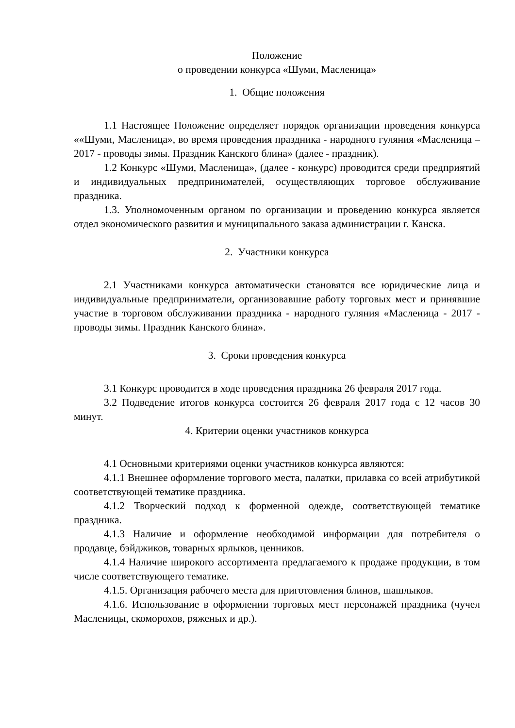Положение
о проведении конкурса «Шуми, Масленица»
1. Общие положения
1.1 Настоящее Положение определяет порядок организации проведения конкурса ««Шуми, Масленица», во время проведения праздника - народного гуляния «Масленица – 2017 - проводы зимы. Праздник Канского блина» (далее - праздник).
1.2 Конкурс «Шуми, Масленица», (далее - конкурс) проводится среди предприятий и индивидуальных предпринимателей, осуществляющих торговое обслуживание праздника.
1.3. Уполномоченным органом по организации и проведению конкурса является отдел экономического развития и муниципального заказа администрации г. Канска.
2. Участники конкурса
2.1 Участниками конкурса автоматически становятся все юридические лица и индивидуальные предприниматели, организовавшие работу торговых мест и принявшие участие в торговом обслуживании праздника - народного гуляния «Масленица - 2017 - проводы зимы. Праздник Канского блина».
3. Сроки проведения конкурса
3.1 Конкурс проводится в ходе проведения праздника 26 февраля 2017 года.
3.2 Подведение итогов конкурса состоится 26 февраля 2017 года с 12 часов 30 минут.
4. Критерии оценки участников конкурса
4.1 Основными критериями оценки участников конкурса являются:
4.1.1 Внешнее оформление торгового места, палатки, прилавка со всей атрибутикой соответствующей тематике праздника.
4.1.2 Творческий подход к форменной одежде, соответствующей тематике праздника.
4.1.3 Наличие и оформление необходимой информации для потребителя о продавце, бэйджиков, товарных ярлыков, ценников.
4.1.4 Наличие широкого ассортимента предлагаемого к продаже продукции, в том числе соответствующего тематике.
4.1.5. Организация рабочего места для приготовления блинов, шашлыков.
4.1.6. Использование в оформлении торговых мест персонажей праздника (чучел Масленицы, скоморохов, ряженых и др.).